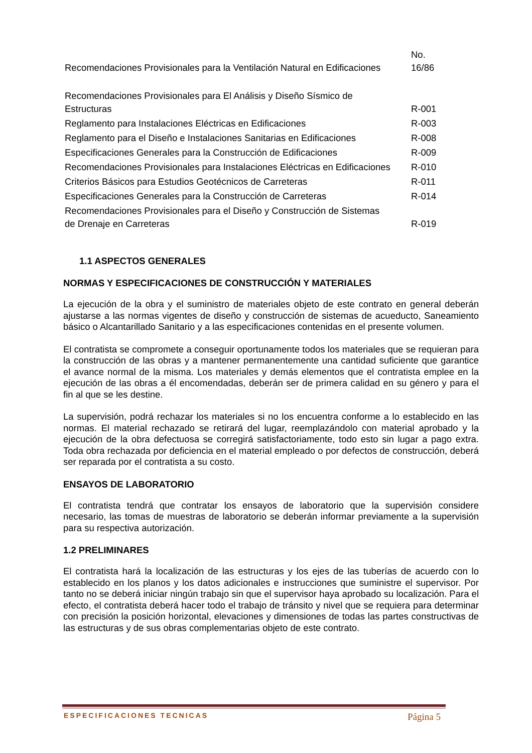| Recomendaciones Provisionales para la Ventilación Natural en Edificaciones | No. 16/86 |
| Recomendaciones Provisionales para El Análisis y Diseño Sísmico de Estructuras | R-001 |
| Reglamento para Instalaciones Eléctricas en Edificaciones | R-003 |
| Reglamento para el Diseño e Instalaciones Sanitarias en Edificaciones | R-008 |
| Especificaciones Generales para la Construcción de Edificaciones | R-009 |
| Recomendaciones Provisionales para Instalaciones Eléctricas en Edificaciones | R-010 |
| Criterios Básicos para Estudios Geotécnicos de Carreteras | R-011 |
| Especificaciones Generales para la Construcción de Carreteras | R-014 |
| Recomendaciones Provisionales para el Diseño y Construcción de Sistemas de Drenaje en Carreteras | R-019 |
1.1 ASPECTOS GENERALES
NORMAS Y ESPECIFICACIONES DE CONSTRUCCIÓN Y MATERIALES
La ejecución de la obra y el suministro de materiales objeto de este contrato en general deberán ajustarse a las normas vigentes de diseño y construcción de sistemas de acueducto, Saneamiento básico o Alcantarillado Sanitario y a las especificaciones contenidas en el presente volumen.
El contratista se compromete a conseguir oportunamente todos los materiales que se requieran para la construcción de las obras y a mantener permanentemente una cantidad suficiente que garantice el avance normal de la misma. Los materiales y demás elementos que el contratista emplee en la ejecución de las obras a él encomendadas, deberán ser de primera calidad en su género y para el fin al que se les destine.
La supervisión, podrá rechazar los materiales si no los encuentra conforme a lo establecido en las normas. El material rechazado se retirará del lugar, reemplazándolo con material aprobado y la ejecución de la obra defectuosa se corregirá satisfactoriamente, todo esto sin lugar a pago extra. Toda obra rechazada por deficiencia en el material empleado o por defectos de construcción, deberá ser reparada por el contratista a su costo.
ENSAYOS DE LABORATORIO
El contratista tendrá que contratar los ensayos de laboratorio que la supervisión considere necesario, las tomas de muestras de laboratorio se deberán informar previamente a la supervisión para su respectiva autorización.
1.2 PRELIMINARES
El contratista hará la localización de las estructuras y los ejes de las tuberías de acuerdo con lo establecido en los planos y los datos adicionales e instrucciones que suministre el supervisor. Por tanto no se deberá iniciar ningún trabajo sin que el supervisor haya aprobado su localización. Para el efecto, el contratista deberá hacer todo el trabajo de tránsito y nivel que se requiera para determinar con precisión la posición horizontal, elevaciones y dimensiones de todas las partes constructivas de las estructuras y de sus obras complementarias objeto de este contrato.
ESPECIFICACIONES TECNICAS Página 5